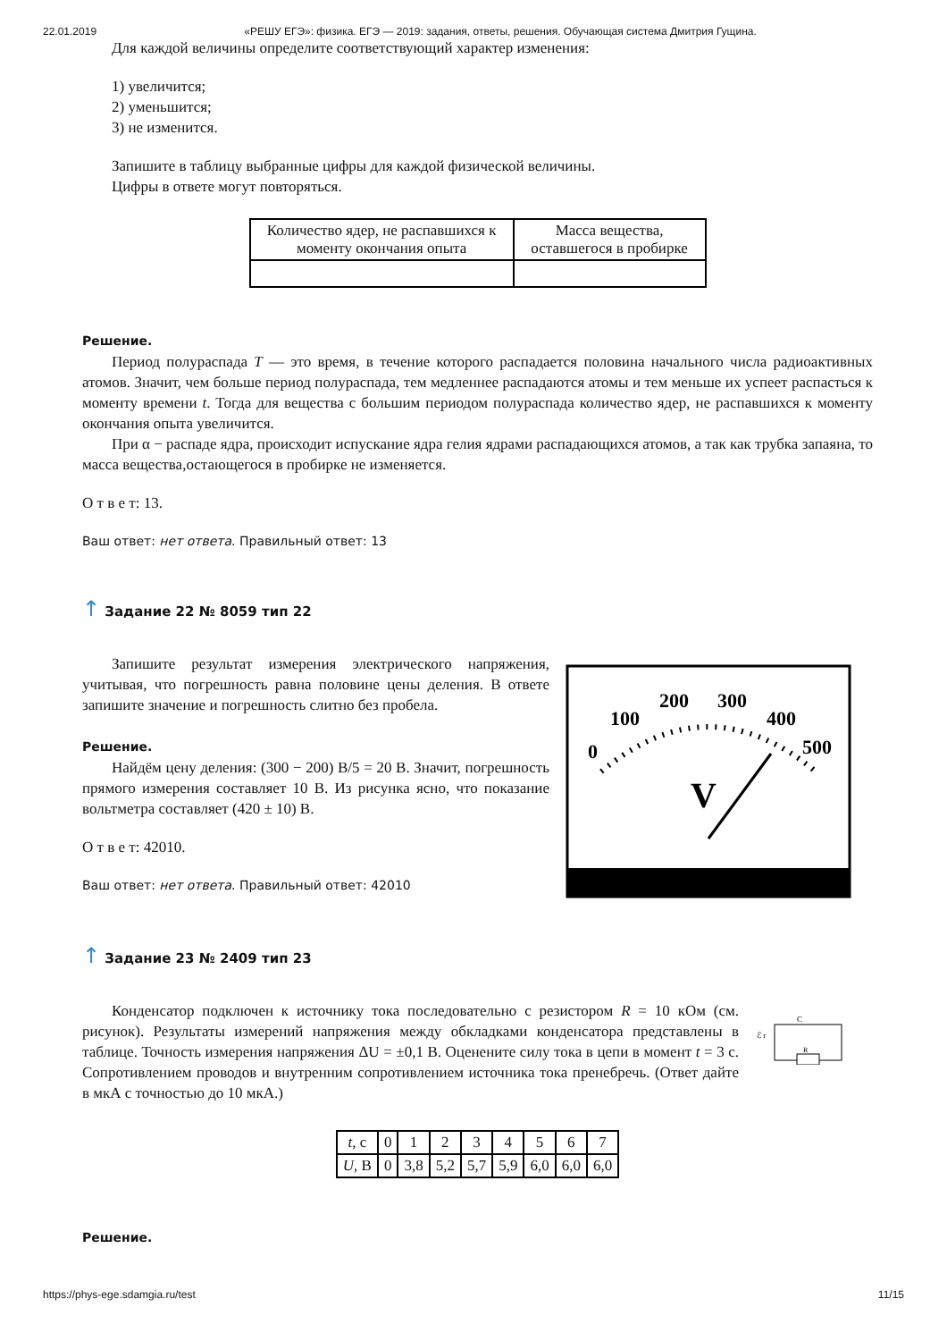22.01.2019 «РЕШУ ЕГЭ»: физика. ЕГЭ — 2019: задания, ответы, решения. Обучающая система Дмитрия Гущина.
Для каждой величины определите соответствующий характер изменения:
1) увеличится;
2) уменьшится;
3) не изменится.
Запишите в таблицу выбранные цифры для каждой физической величины.
Цифры в ответе могут повторяться.
| Количество ядер, не распавшихся к моменту окончания опыта | Масса вещества, оставшегося в пробирке |
Решение.
Период полураспада T — это время, в течение которого распадается половина начального числа радиоактивных атомов. Значит, чем больше период полураспада, тем медленнее распадаются атомы и тем меньше их успеет распасться к моменту времени t. Тогда для вещества с большим периодом полураспада количество ядер, не распавшихся к моменту окончания опыта увеличится.
При α − распаде ядра, происходит испускание ядра гелия ядрами распадающихся атомов, а так как трубка запаяна, то масса вещества,остающегося в пробирке не изменяется.
О т в е т: 13.
Ваш ответ: нет ответа. Правильный ответ: 13
↑ Задание 22 № 8059 тип 22
Запишите результат измерения электрического напряжения, учитывая, что погрешность равна половине цены деления. В ответе запишите значение и погрешность слитно без пробела.
Решение.
Найдём цену деления: (300 − 200) В/5 = 20 В. Значит, погрешность прямого измерения составляет 10 В. Из рисунка ясно, что показание вольтметра составляет (420 ± 10) В.
О т в е т: 42010.
Ваш ответ: нет ответа. Правильный ответ: 42010
0
100
200
300
400
500
V
↑ Задание 23 № 2409 тип 23
Конденсатор подключен к источнику тока последовательно с резистором R = 10 кОм (см. рисунок). Результаты измерений напряжения между обкладками конденсатора представлены в таблице. Точность измерения напряжения ΔU = ±0,1 В. Оценените силу тока в цепи в момент t = 3 с. Сопротивлением проводов и внутренним сопротивлением источника тока пренебречь. (Ответ дайте в мкА с точностью до 10 мкА.)
C
ℰ r
R
| t , с | 0 | 1 | 2 | 3 | 4 | 5 | 6 | 7 |
| U , В | 0 | 3,8 | 5,2 | 5,7 | 5,9 | 6,0 | 6,0 | 6,0 |
Решение.
https://phys-ege.sdamgia.ru/test 11/15